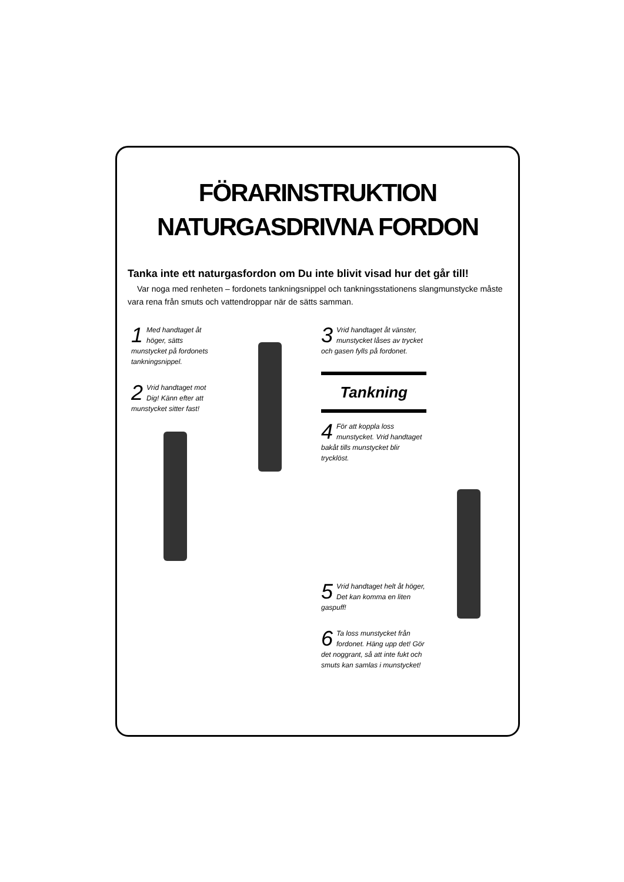FÖRARINSTRUKTION
NATURGASDRIVNA FORDON
Tanka inte ett naturgasfordon om Du inte blivit visad hur det går till!
Var noga med renheten – fordonets tankningsnippel och tankningsstationens slangmunstycke måste vara rena från smuts och vattendroppar när de sätts samman.
1 Med handtaget åt höger, sätts munstycket på fordonets tankningsnippel.
2 Vrid handtaget mot Dig! Känn efter att munstycket sitter fast!
3 Vrid handtaget åt vänster, munstycket låses av trycket och gasen fylls på fordonet.
Tankning
4 För att koppla loss munstycket. Vrid handtaget bakåt tills munstycket blir trycklöst.
5 Vrid handtaget helt åt höger, Det kan komma en liten gaspuff!
6 Ta loss munstycket från fordonet. Häng upp det! Gör det noggrant, så att inte fukt och smuts kan samlas i munstycket!